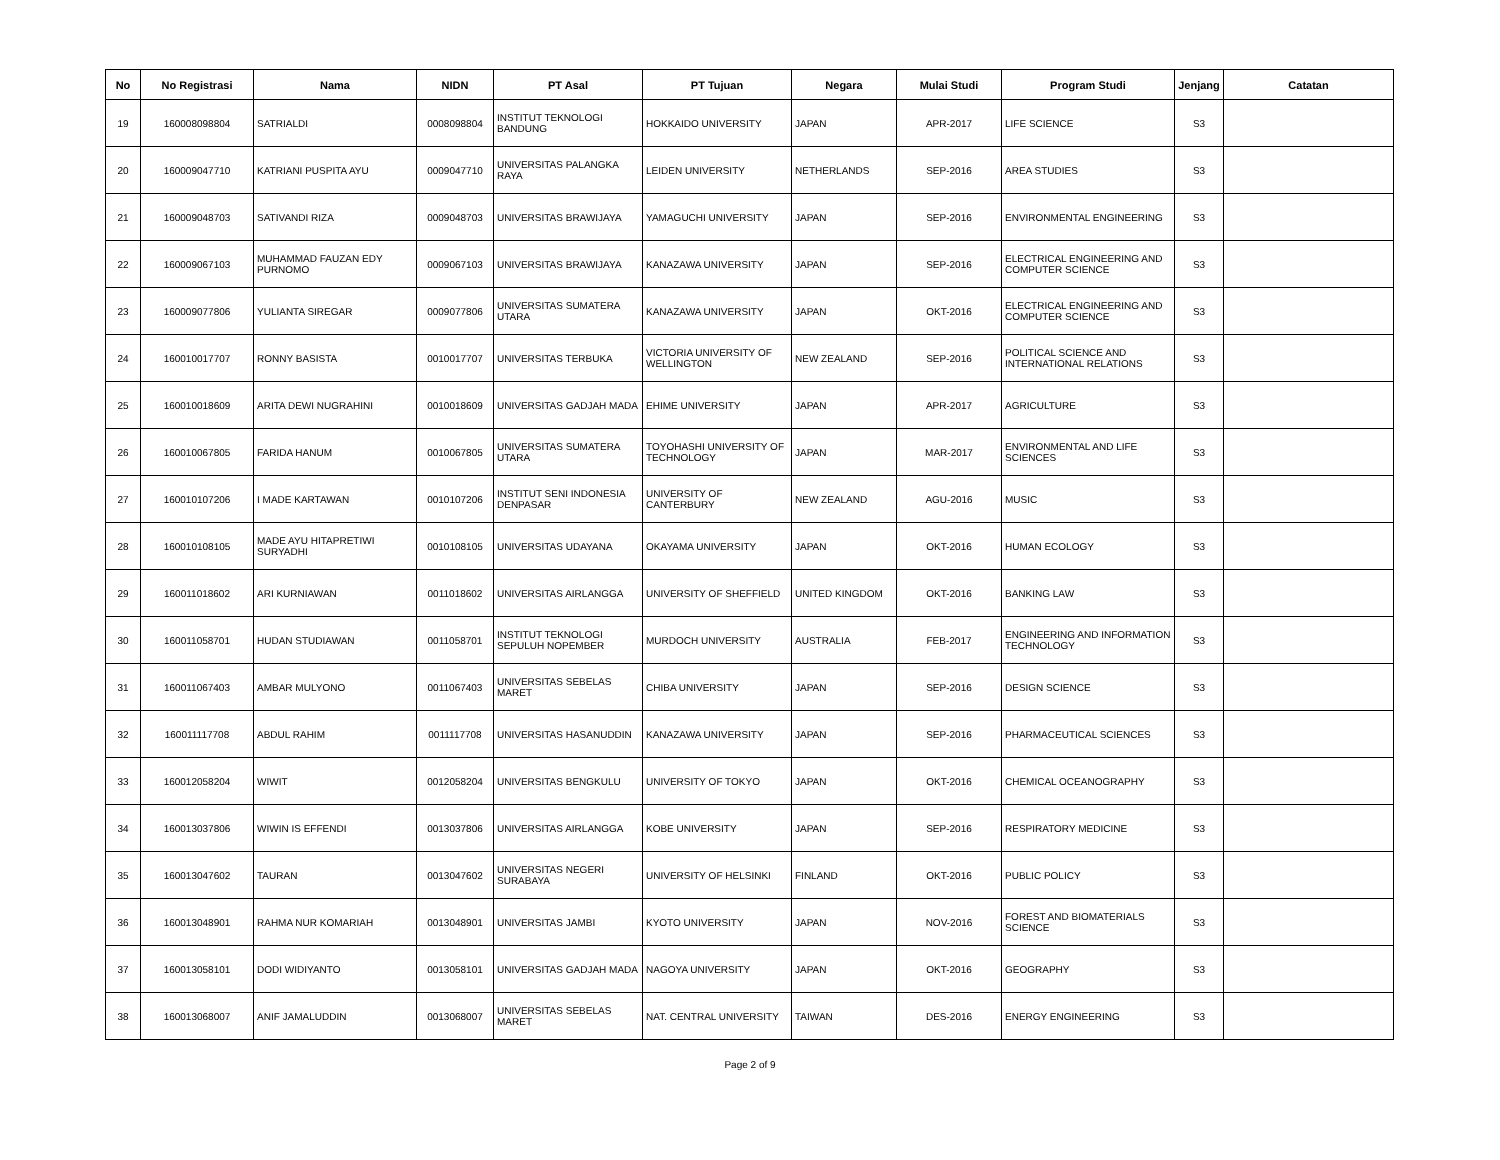| No | No Registrasi | Nama | NIDN | PT Asal | PT Tujuan | Negara | Mulai Studi | Program Studi | Jenjang | Catatan |
| --- | --- | --- | --- | --- | --- | --- | --- | --- | --- | --- |
| 19 | 160008098804 | SATRIALDI | 0008098804 | INSTITUT TEKNOLOGI BANDUNG | HOKKAIDO UNIVERSITY | JAPAN | APR-2017 | LIFE SCIENCE | S3 | |
| 20 | 160009047710 | KATRIANI PUSPITA AYU | 0009047710 | UNIVERSITAS PALANGKA RAYA | LEIDEN UNIVERSITY | NETHERLANDS | SEP-2016 | AREA STUDIES | S3 | |
| 21 | 160009048703 | SATIVANDI RIZA | 0009048703 | UNIVERSITAS BRAWIJAYA | YAMAGUCHI UNIVERSITY | JAPAN | SEP-2016 | ENVIRONMENTAL ENGINEERING | S3 | |
| 22 | 160009067103 | MUHAMMAD FAUZAN EDY PURNOMO | 0009067103 | UNIVERSITAS BRAWIJAYA | KANAZAWA UNIVERSITY | JAPAN | SEP-2016 | ELECTRICAL ENGINEERING AND COMPUTER SCIENCE | S3 | |
| 23 | 160009077806 | YULIANTA SIREGAR | 0009077806 | UNIVERSITAS SUMATERA UTARA | KANAZAWA UNIVERSITY | JAPAN | OKT-2016 | ELECTRICAL ENGINEERING AND COMPUTER SCIENCE | S3 | |
| 24 | 160010017707 | RONNY BASISTA | 0010017707 | UNIVERSITAS TERBUKA | VICTORIA UNIVERSITY OF WELLINGTON | NEW ZEALAND | SEP-2016 | POLITICAL SCIENCE AND INTERNATIONAL RELATIONS | S3 | |
| 25 | 160010018609 | ARITA DEWI NUGRAHINI | 0010018609 | UNIVERSITAS GADJAH MADA | EHIME UNIVERSITY | JAPAN | APR-2017 | AGRICULTURE | S3 | |
| 26 | 160010067805 | FARIDA HANUM | 0010067805 | UNIVERSITAS SUMATERA UTARA | TOYOHASHI UNIVERSITY OF TECHNOLOGY | JAPAN | MAR-2017 | ENVIRONMENTAL AND LIFE SCIENCES | S3 | |
| 27 | 160010107206 | I MADE KARTAWAN | 0010107206 | INSTITUT SENI INDONESIA DENPASAR | UNIVERSITY OF CANTERBURY | NEW ZEALAND | AGU-2016 | MUSIC | S3 | |
| 28 | 160010108105 | MADE AYU HITAPRETIWI SURYADHI | 0010108105 | UNIVERSITAS UDAYANA | OKAYAMA UNIVERSITY | JAPAN | OKT-2016 | HUMAN ECOLOGY | S3 | |
| 29 | 160011018602 | ARI KURNIAWAN | 0011018602 | UNIVERSITAS AIRLANGGA | UNIVERSITY OF SHEFFIELD | UNITED KINGDOM | OKT-2016 | BANKING LAW | S3 | |
| 30 | 160011058701 | HUDAN STUDIAWAN | 0011058701 | INSTITUT TEKNOLOGI SEPULUH NOPEMBER | MURDOCH UNIVERSITY | AUSTRALIA | FEB-2017 | ENGINEERING AND INFORMATION TECHNOLOGY | S3 | |
| 31 | 160011067403 | AMBAR MULYONO | 0011067403 | UNIVERSITAS SEBELAS MARET | CHIBA UNIVERSITY | JAPAN | SEP-2016 | DESIGN SCIENCE | S3 | |
| 32 | 160011117708 | ABDUL RAHIM | 0011117708 | UNIVERSITAS HASANUDDIN | KANAZAWA UNIVERSITY | JAPAN | SEP-2016 | PHARMACEUTICAL SCIENCES | S3 | |
| 33 | 160012058204 | WIWIT | 0012058204 | UNIVERSITAS BENGKULU | UNIVERSITY OF TOKYO | JAPAN | OKT-2016 | CHEMICAL OCEANOGRAPHY | S3 | |
| 34 | 160013037806 | WIWIN IS EFFENDI | 0013037806 | UNIVERSITAS AIRLANGGA | KOBE UNIVERSITY | JAPAN | SEP-2016 | RESPIRATORY MEDICINE | S3 | |
| 35 | 160013047602 | TAURAN | 0013047602 | UNIVERSITAS NEGERI SURABAYA | UNIVERSITY OF HELSINKI | FINLAND | OKT-2016 | PUBLIC POLICY | S3 | |
| 36 | 160013048901 | RAHMA NUR KOMARIAH | 0013048901 | UNIVERSITAS JAMBI | KYOTO UNIVERSITY | JAPAN | NOV-2016 | FOREST AND BIOMATERIALS SCIENCE | S3 | |
| 37 | 160013058101 | DODI WIDIYANTO | 0013058101 | UNIVERSITAS GADJAH MADA | NAGOYA UNIVERSITY | JAPAN | OKT-2016 | GEOGRAPHY | S3 | |
| 38 | 160013068007 | ANIF JAMALUDDIN | 0013068007 | UNIVERSITAS SEBELAS MARET | NAT. CENTRAL UNIVERSITY | TAIWAN | DES-2016 | ENERGY ENGINEERING | S3 | |
Page 2 of 9